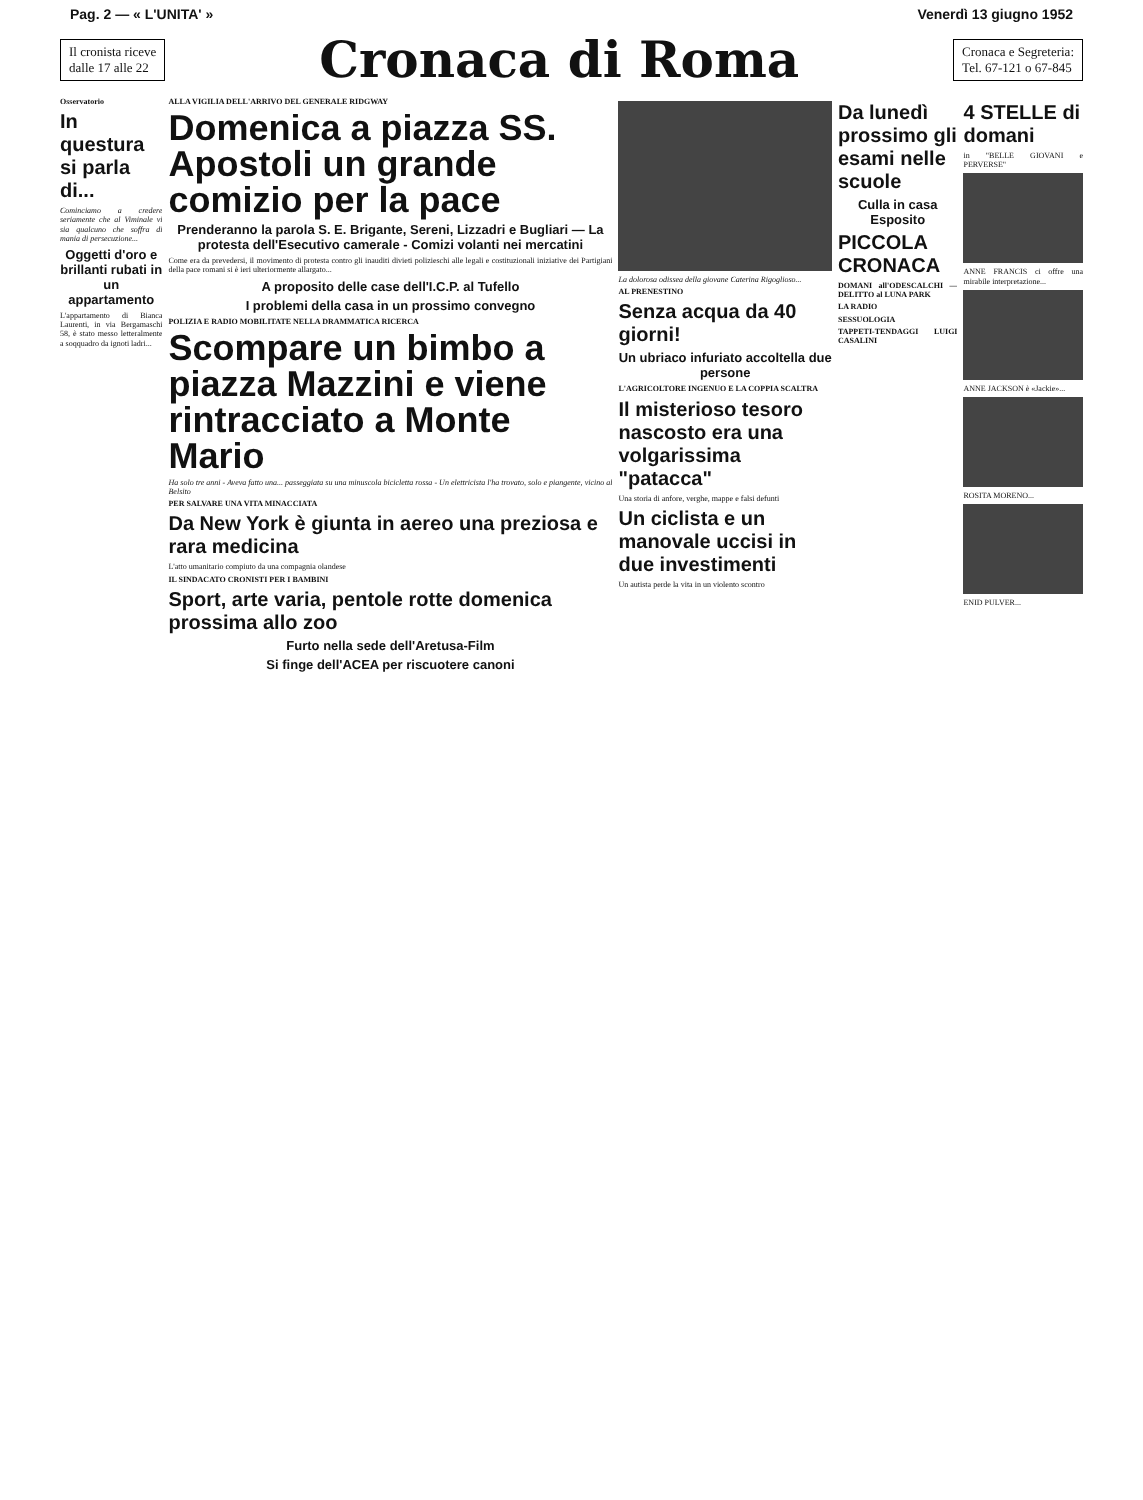Pag. 2 — « L'UNITA' » Venerdì 13 giugno 1952
Il cronista riceve
dalle 17 alle 22
Cronaca di Roma
Cronaca e Segreteria:
Tel. 67-121 o 67-845
Osservatorio
In questura si parla di...
Cominciamo a credere seriamente che al Viminale vi sia qualcuno che soffra di mania di persecuzione...
Oggetti d'oro e brillanti rubati in un appartamento
L'appartamento di Bianca Laurenti, in via Bergamaschi 58, è stato messo letteralmente a soqquadro da ignoti ladri...
ALLA VIGILIA DELL'ARRIVO DEL GENERALE RIDGWAY
Domenica a piazza SS. Apostoli un grande comizio per la pace
Prenderanno la parola S. E. Brigante, Sereni, Lizzadri e Bugliari — La protesta dell'Esecutivo camerale - Comizi volanti nei mercatini
Come era da prevedersi, il movimento di protesta contro gli inauditi divieti polizieschi alle legali e costituzionali iniziative dei Partigiani della pace romani si è ieri ulteriormente allargato...
A proposito delle case dell'I.C.P. al Tufello
I problemi della casa in un prossimo convegno
POLIZIA E RADIO MOBILITATE NELLA DRAMMATICA RICERCA
Scompare un bimbo a piazza Mazzini e viene rintracciato a Monte Mario
Ha solo tre anni - Aveva fatto una... passeggiata su una minuscola bicicletta rossa - Un elettricista l'ha trovato, solo e piangente, vicino al Belsito
PER SALVARE UNA VITA MINACCIATA
Da New York è giunta in aereo una preziosa e rara medicina
L'atto umanitario compiuto da una compagnia olandese
IL SINDACATO CRONISTI PER I BAMBINI
Sport, arte varia, pentole rotte domenica prossima allo zoo
Furto nella sede dell'Aretusa-Film
Si finge dell'ACEA per riscuotere canoni
La dolorosa odissea della giovane Caterina Rigoglioso...
AL PRENESTINO
Senza acqua da 40 giorni!
Un ubriaco infuriato accoltella due persone
L'AGRICOLTORE INGENUO E LA COPPIA SCALTRA
Il misterioso tesoro nascosto era una volgarissima "patacca"
Una storia di anfore, verghe, mappe e falsi defunti
Un ciclista e un manovale uccisi in due investimenti
Un autista perde la vita in un violento scontro
Da lunedì prossimo gli esami nelle scuole
Culla in casa Esposito
PICCOLA CRONACA
DOMANI all'ODESCALCHI — DELITTO al LUNA PARK
LA RADIO
SESSUOLOGIA
TAPPETI-TENDAGGI LUIGI CASALINI
4 STELLE di domani
in "BELLE GIOVANI e PERVERSE"
ANNE FRANCIS ci offre una mirabile interpretazione...
ANNE JACKSON è «Jackie»...
ROSITA MORENO...
ENID PULVER...